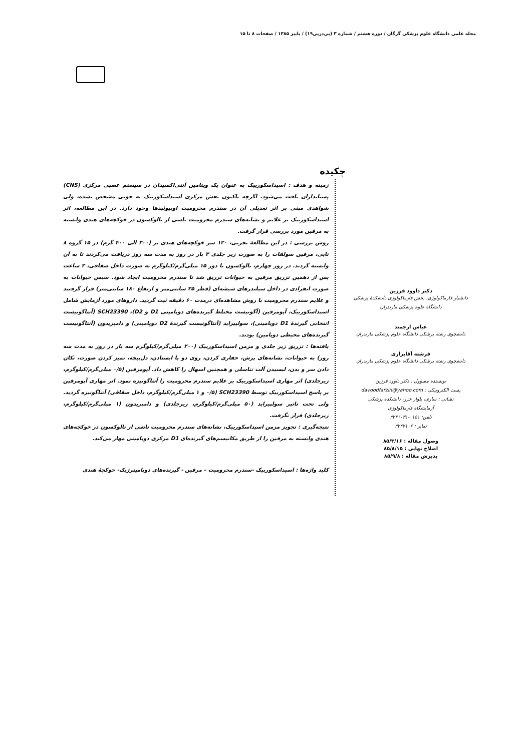مجله علمی دانشگاه علوم پزشکی گرگان / دوره هشتم / شماره ۳ (پی‌درپی۱۹) / پاییز ۱۳۸۵ / صفحات ۸ تا ۱۵
دکتر داوود فرزین
دانشیار فارماکولوژی، بخش فارماکولوژی دانشکدهٔ پزشکی
دانشگاه علوم پزشکی مازندران
عباس ارجمند
دانشجوی رشته پزشکی دانشگاه علوم پزشکی مازندران
فرشته آقابراری
دانشجوی رشته پزشکی دانشگاه علوم پزشکی مازندران
نویسنده مسؤول : دکتر داوود فرزین
پست الکترونیکی : davoodfarzin@yahoo.com
نشانی : ساری، بلوار خزر، دانشکده پزشکی
آزمایشگاه فارماکولوژی
تلفن: ۰۱۵۱-۳۲۴۱۰۳۱
نمابر : ۳۲۴۷۱۰۶
وصول مقاله : ۸۵/۳/۱۶
اصلاح نهایی : ۸۵/۸/۱۵
پذیرش مقاله : ۸۵/۹/۸
چکیده
زمینه و هدف : اسیداسکوربیک به عنوان یک ویتامین آنتی‌اکسیدان در سیستم عصبی مرکزی (CNS) پستانداران یافت می‌شود. اگرچه تاکنون نقش مرکزی اسیداسکوربیک به خوبی مشخص نشده، ولی شواهدی مبنی بر اثر تعدیلی آن در سندرم محرومیت اوپیوئیدها وجود دارد. در این مطالعه، اثر اسیداسکوربیک بر علایم و نشانه‌های سندرم محرومیت ناشی از نالوکسون در خوکچه‌های هندی وابسته به مرفین مورد بررسی قرار گرفت.
روش بررسی : در این مطالعهٔ تجربی، ۱۲۰ سر خوکچه‌های هندی نر (۳۰۰ الی ۴۰۰ گرم) در ۱۵ گروه ۸ تایی، مرفین سولفات را به صورت زیر جلدی ۳ بار در روز به مدت سه روز دریافت می‌کردند تا به آن وابسته گردند. در روز چهارم، نالوکسون با دوز ۱۵ میلی‌گرم/کیلوگرم به صورت داخل صفاقی، ۲ ساعت پس از دهمین تزریق مرفین به حیوانات تزریق شد تا سندرم محرومیت ایجاد شود. سپس حیوانات به صورت انفرادی در داخل سیلندرهای شیشه‌ای (قطر ۲۵ سانتی‌متر و ارتفاع ۱۸۰ سانتی‌متر) قرار گرفتند و علایم سندرم محرومیت با روش مشاهده‌ای درمدت ۶۰ دقیقه ثبت گردید. داروهای مورد آزمایش شامل اسیداسکوربیک، آپومرفین (آگونیست مختلط گیرنده‌های دوپامینی D1 و D2)، SCH23390 (آنتاگونیست انتخابی گیرندهٔ D1 دوپامینی)، سولپیراید (آنتاگونیست گیرندهٔ D2 دوپامینی) و دامپریدون (آنتاگونیست گیرنده‌های محیطی دوپامین) بودند.
یافته‌ها : تزریق زیر جلدی و مزمن اسیداسکوربیک (۲۰۰ میلی‌گرم/کیلوگرم سه بار در روز به مدت سه روز) به حیوانات، نشانه‌های پرش، حفاری کردن، روی دو پا ایستادن، دل‌پیچه، تمیز کردن صورت، تکان دادن سر و بدن، لیسیدن آلت تناسلی و همچنین اسهال را کاهش داد. آپومرفین (۰/۵ میلی‌گرم/کیلوگرم، زیرجلدی) اثر مهاری اسیداسکوربیک بر علایم سندرم محرومیت را آنتاگونیزه نمود. اثر مهاری آپومرفین بر پاسخ اسیداسکوربیک توسط SCH23390 (۰/۵ و ۱ میلی‌گرم/کیلوگرم، داخل صفاقی) آنتاگونیزه گردید. ولی تحت تاثیر سولپیراید (۵۰ میلی‌گرم/کیلوگرم، زیرجلدی) و دامپریدون (۱ میلی‌گرم/کیلوگرم، زیرجلدی) قرار نگرفت.
نتیجه‌گیری : تجویز مزمن اسیداسکوربیک، نشانه‌های سندرم محرومیت ناشی از نالوکسون در خوکچه‌های هندی وابسته به مرفین را از طریق مکانیسم‌های گیرنده‌ای D1 مرکزی دوپامینی مهار می‌کند.
کلید واژه‌ها : اسیداسکوربیک -سندرم محرومیت – مرفین - گیرنده‌های دوپامینرژیک- خوکچهٔ هندی